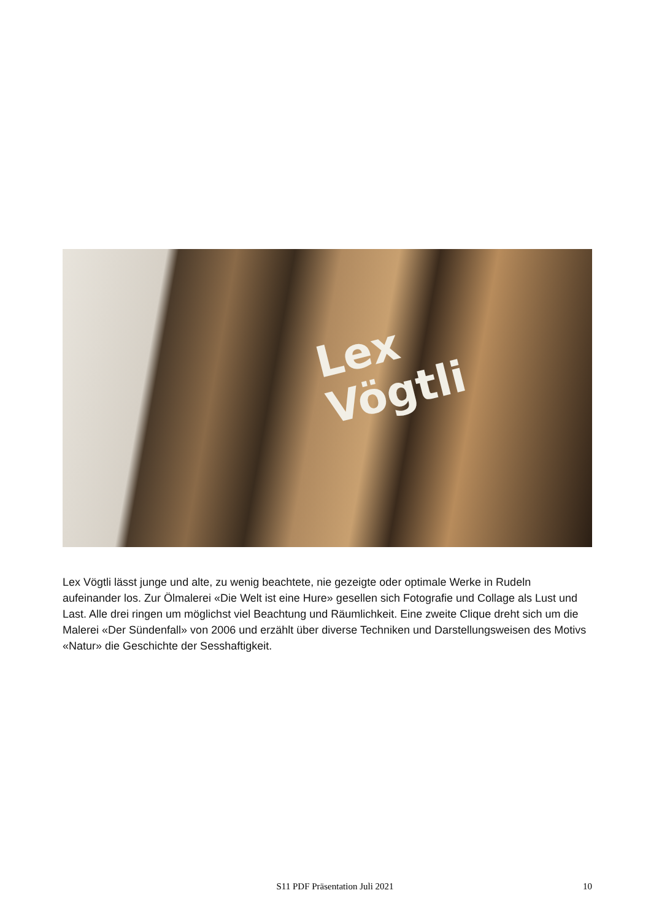Lex
Vögtli
Lex Vögtli lässt junge und alte, zu wenig beachtete, nie gezeigte oder optimale Werke in Rudeln aufeinander los. Zur Ölmalerei «Die Welt ist eine Hure» gesellen sich Fotografie und Collage als Lust und Last. Alle drei ringen um möglichst viel Beachtung und Räumlichkeit. Eine zweite Clique dreht sich um die Malerei «Der Sündenfall» von 2006 und erzählt über diverse Techniken und Darstellungsweisen des Motivs «Natur» die Geschichte der Sesshaftigkeit.
S11 PDF Präsentation Juli 2021 10